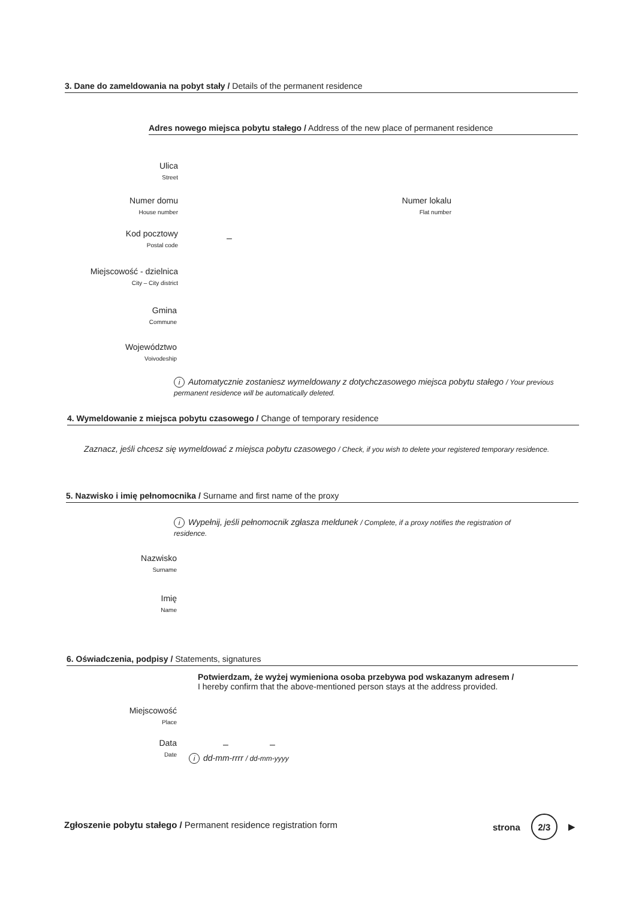3. Dane do zameldowania na pobyt stały / Details of the permanent residence
Adres nowego miejsca pobytu stałego / Address of the new place of permanent residence
Ulica
Street
Numer domu
House number
Numer lokalu
Flat number
Kod pocztowy
Postal code
–
Miejscowość - dzielnica
City – City district
Gmina
Commune
Województwo
Voivodeship
i Automatycznie zostaniesz wymeldowany z dotychczasowego miejsca pobytu stałego / Your previous permanent residence will be automatically deleted.
4. Wymeldowanie z miejsca pobytu czasowego / Change of temporary residence
Zaznacz, jeśli chcesz się wymeldować z miejsca pobytu czasowego / Check, if you wish to delete your registered temporary residence.
5. Nazwisko i imię pełnomocnika / Surname and first name of the proxy
i Wypełnij, jeśli pełnomocnik zgłasza meldunek / Complete, if a proxy notifies the registration of residence.
Nazwisko
Surname
Imię
Name
6. Oświadczenia, podpisy / Statements, signatures
Potwierdzam, że wyżej wymieniona osoba przebywa pod wskazanym adresem /
I hereby confirm that the above-mentioned person stays at the address provided.
Miejscowość
Place
Data
Date
– –
idd-mm-rrrr / dd-mm-yyyy
Zgłoszenie pobytu stałego / Permanent residence registration form
strona 2/3 ▶